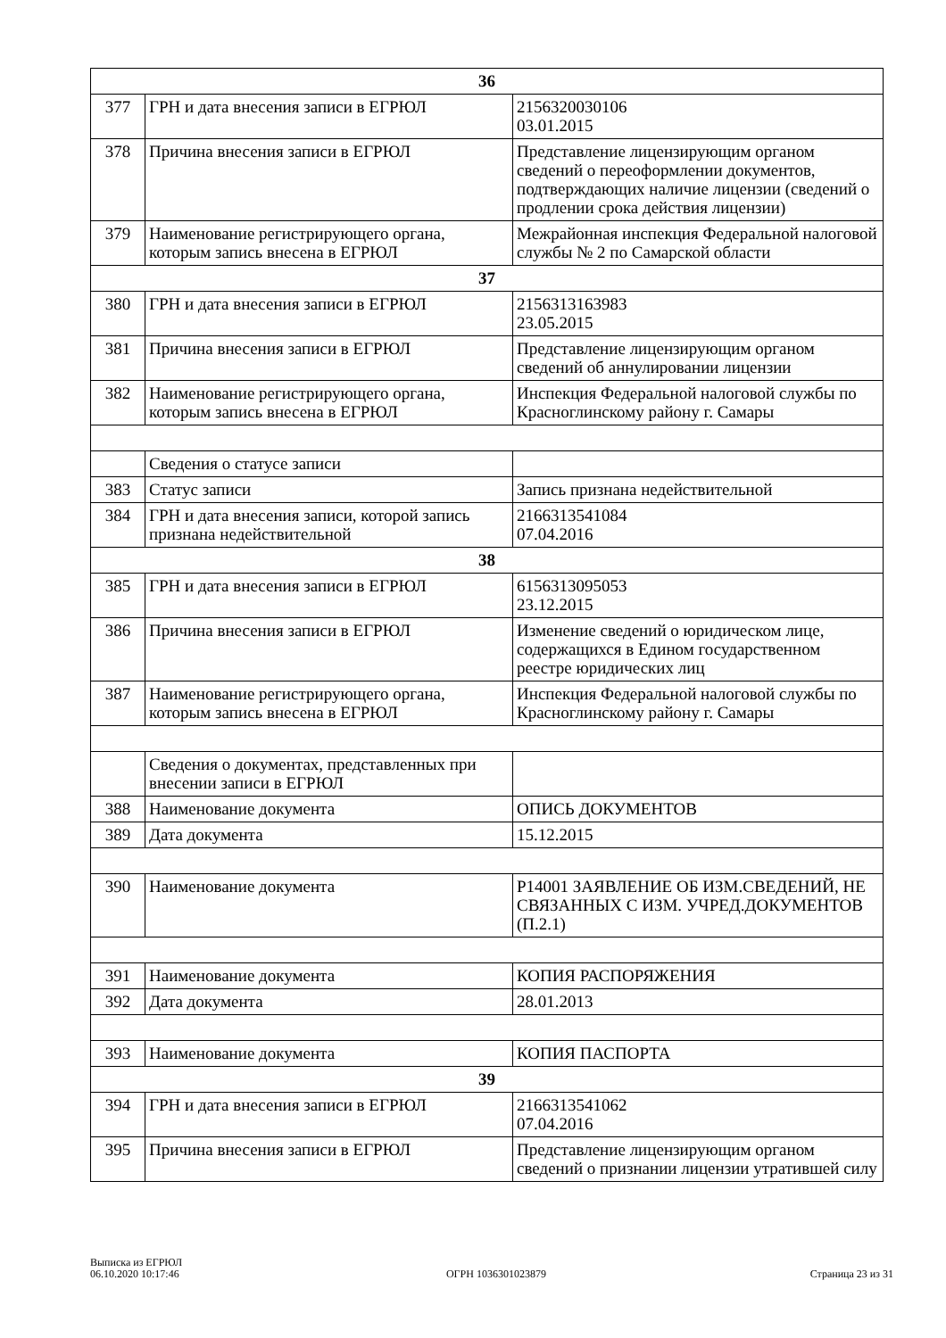| 36 | | |
| 377 | ГРН и дата внесения записи в ЕГРЮЛ | 2156320030106 03.01.2015 |
| 378 | Причина внесения записи в ЕГРЮЛ | Представление лицензирующим органом сведений о переоформлении документов, подтверждающих наличие лицензии (сведений о продлении срока действия лицензии) |
| 379 | Наименование регистрирующего органа, которым запись внесена в ЕГРЮЛ | Межрайонная инспекция Федеральной налоговой службы № 2 по Самарской области |
| 37 | | |
| 380 | ГРН и дата внесения записи в ЕГРЮЛ | 2156313163983 23.05.2015 |
| 381 | Причина внесения записи в ЕГРЮЛ | Представление лицензирующим органом сведений об аннулировании лицензии |
| 382 | Наименование регистрирующего органа, которым запись внесена в ЕГРЮЛ | Инспекция Федеральной налоговой службы по Красноглинскому району г. Самары |
| | Сведения о статусе записи | |
| 383 | Статус записи | Запись признана недействительной |
| 384 | ГРН и дата внесения записи, которой запись признана недействительной | 2166313541084 07.04.2016 |
| 38 | | |
| 385 | ГРН и дата внесения записи в ЕГРЮЛ | 6156313095053 23.12.2015 |
| 386 | Причина внесения записи в ЕГРЮЛ | Изменение сведений о юридическом лице, содержащихся в Едином государственном реестре юридических лиц |
| 387 | Наименование регистрирующего органа, которым запись внесена в ЕГРЮЛ | Инспекция Федеральной налоговой службы по Красноглинскому району г. Самары |
| | Сведения о документах, представленных при внесении записи в ЕГРЮЛ | |
| 388 | Наименование документа | ОПИСЬ ДОКУМЕНТОВ |
| 389 | Дата документа | 15.12.2015 |
| 390 | Наименование документа | Р14001 ЗАЯВЛЕНИЕ ОБ ИЗМ.СВЕДЕНИЙ, НЕ СВЯЗАННЫХ С ИЗМ. УЧРЕД.ДОКУМЕНТОВ (П.2.1) |
| 391 | Наименование документа | КОПИЯ РАСПОРЯЖЕНИЯ |
| 392 | Дата документа | 28.01.2013 |
| 393 | Наименование документа | КОПИЯ ПАСПОРТА |
| 39 | | |
| 394 | ГРН и дата внесения записи в ЕГРЮЛ | 2166313541062 07.04.2016 |
| 395 | Причина внесения записи в ЕГРЮЛ | Представление лицензирующим органом сведений о признании лицензии утратившей силу |
Выписка из ЕГРЮЛ
06.10.2020 10:17:46
ОГРН 1036301023879
Страница 23 из 31